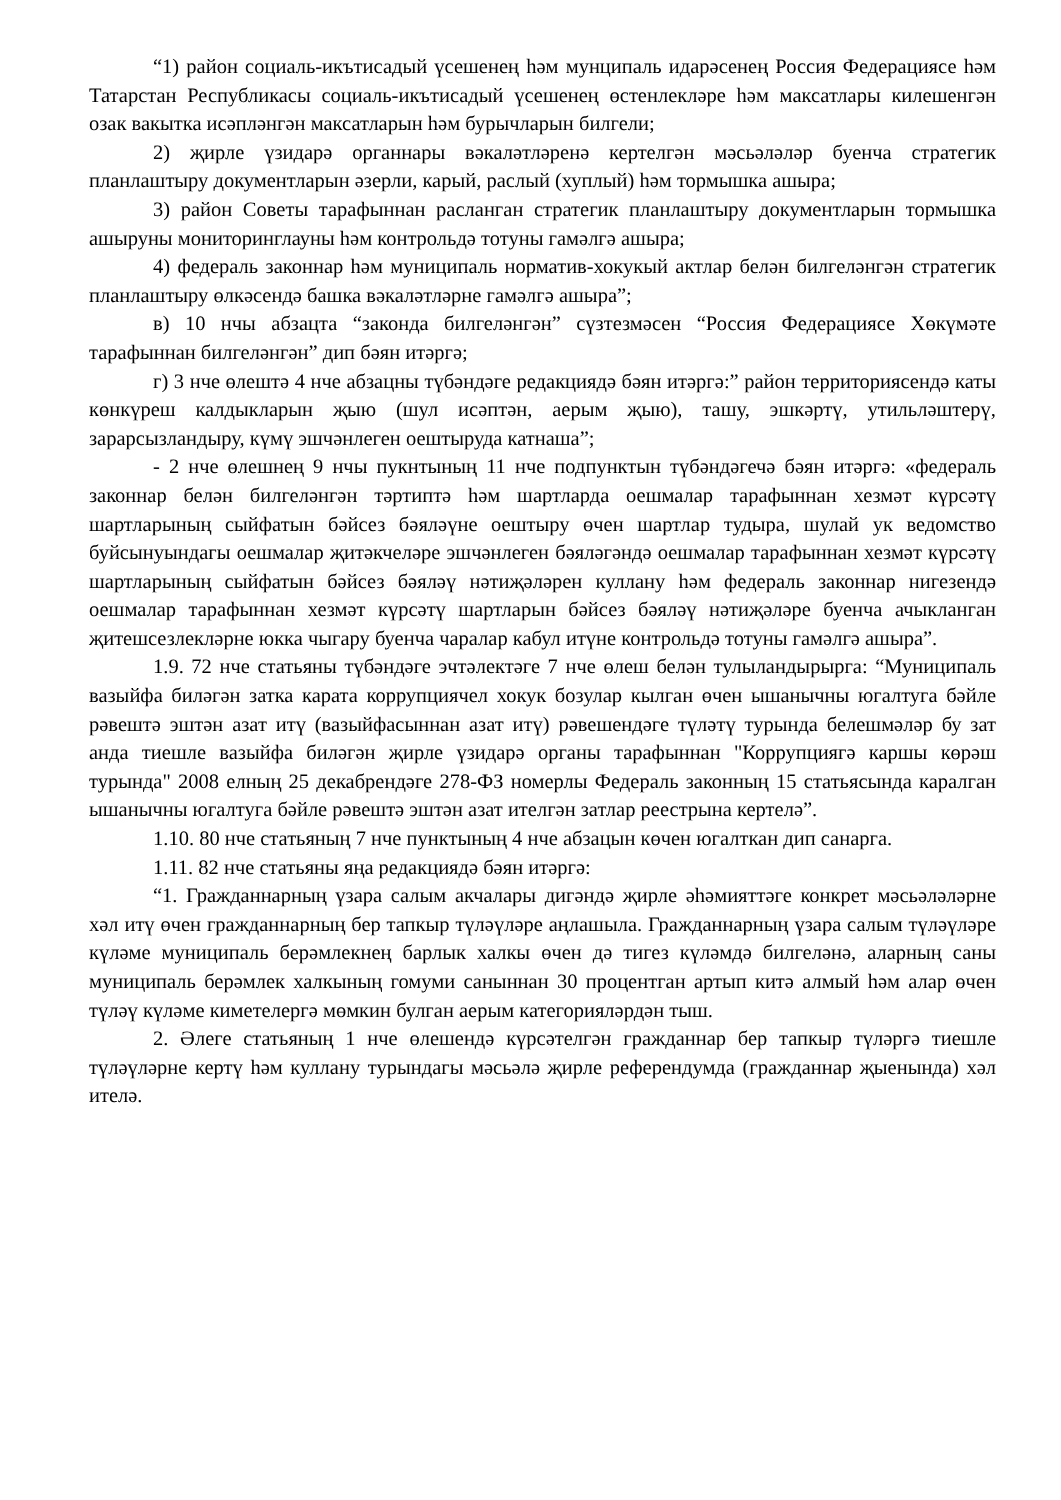“1) район социаль-икътисадый үсешенең һәм мунципаль идарәсенең Россия Федерациясе һәм Татарстан Республикасы социаль-икътисадый үсешенең өстенлекләре һәм максатлары килешенгән озак вакытка исәпләнгән максатларын һәм бурычларын билгели;
2) җирле үзидарә органнары вәкаләтләренә кертелгән мәсьәләләр буенча стратегик планлаштыру документларын әзерли, карый, раслый (хуплый) һәм тормышка ашыра;
3) район Советы тарафыннан расланган стратегик планлаштыру документларын тормышка ашыруны мониторинглауны һәм контрольдә тотуны гамәлгә ашыра;
4) федераль законнар һәм муниципаль норматив-хокукый актлар белән билгеләнгән стратегик планлаштыру өлкәсендә башка вәкаләтләрне гамәлгә ашыра”;
в) 10 нчы абзацта “законда билгеләнгән” сүзтезмәсен “Россия Федерациясе Хөкүмәте тарафыннан билгеләнгән” дип бәян итәргә;
г) 3 нче өлештә 4 нче абзацны түбәндәге редакциядә бәян итәргә:” район территориясендә каты көнкүреш калдыкларын җыю (шул исәптән, аерым җыю), ташу, эшкәртү, утильләштерү, зарарсызландыру, күмү эшчәнлеген оештыруда катнаша”;
- 2 нче өлешнең 9 нчы пукнтының 11 нче подпунктын түбәндәгечә бәян итәргә: «федераль законнар белән билгеләнгән тәртиптә һәм шартларда оешмалар тарафыннан хезмәт күрсәтү шартларының сыйфатын бәйсез бәяләүне оештыру өчен шартлар тудыра, шулай ук ведомство буйсынуындагы оешмалар җитәкчеләре эшчәнлеген бәяләгәндә оешмалар тарафыннан хезмәт күрсәтү шартларының сыйфатын бәйсез бәяләү нәтиҗәләрен куллану һәм федераль законнар нигезендә оешмалар тарафыннан хезмәт күрсәтү шартларын бәйсез бәяләү нәтиҗәләре буенча ачыкланган җитешсезлекләрне юкка чыгару буенча чаралар кабул итүне контрольдә тотуны гамәлгә ашыра”.
1.9. 72 нче статьяны түбәндәге эчтәлектәге 7 нче өлеш белән тулыландырырга: “Муниципаль вазыйфа биләгән затка карата коррупциячел хокук бозулар кылган өчен ышанычны югалтуга бәйле рәвештә эштән азат итү (вазыйфасыннан азат итү) рәвешендәге түләтү турында белешмәләр бу зат анда тиешле вазыйфа биләгән җирле үзидарә органы тарафыннан "Коррупциягә каршы көрәш турында" 2008 елның 25 декабрендәге 278-ФЗ номерлы Федераль законның 15 статьясында каралган ышанычны югалтуга бәйле рәвештә эштән азат ителгән затлар реестрына кертелә”.
1.10. 80 нче статьяның 7 нче пунктының 4 нче абзацын көчен югалткан дип санарга.
1.11. 82 нче статьяны яңа редакциядә бәян итәргә:
“1. Гражданнарның үзара салым акчалары дигәндә җирле әһәмияттәге конкрет мәсьәләләрне хәл итү өчен гражданнарның бер тапкыр түләүләре аңлашыла. Гражданнарның үзара салым түләүләре күләме муниципаль берәмлекнең барлык халкы өчен дә тигез күләмдә билгеләнә, аларның саны муниципаль берәмлек халкының гомуми саныннан 30 процентган артып китә алмый һәм алар өчен түләү күләме киметелергә мөмкин булган аерым категорияләрдән тыш.
2. Әлеге статьяның 1 нче өлешендә күрсәтелгән гражданнар бер тапкыр түләргә тиешле түләүләрне кертү һәм куллану турындагы мәсьәлә җирле референдумда (гражданнар җыенында) хәл ителә.